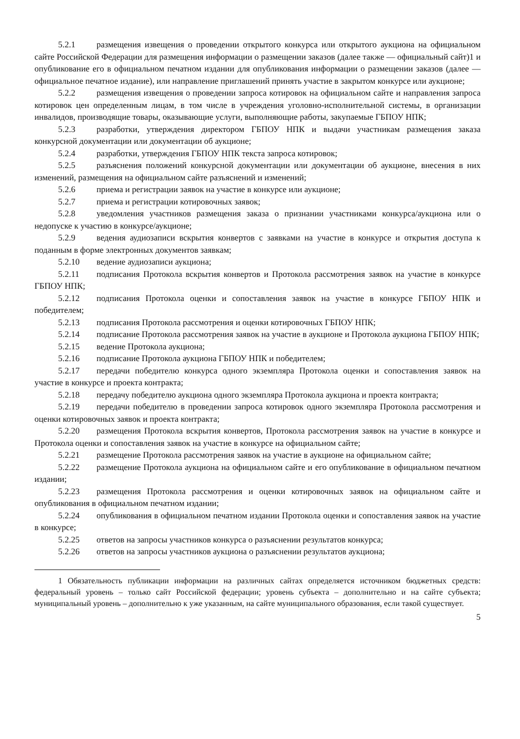5.2.1 размещения извещения о проведении открытого конкурса или открытого аукциона на официальном сайте Российской Федерации для размещения информации о размещении заказов (далее также — официальный сайт)1 и опубликование его в официальном печатном издании для опубликования информации о размещении заказов (далее — официальное печатное издание), или направление приглашений принять участие в закрытом конкурсе или аукционе;
5.2.2 размещения извещения о проведении запроса котировок на официальном сайте и направления запроса котировок цен определенным лицам, в том числе в учреждения уголовно-исполнительной системы, в организации инвалидов, производящие товары, оказывающие услуги, выполняющие работы, закупаемые ГБПОУ НПК;
5.2.3 разработки, утверждения директором ГБПОУ НПК и выдачи участникам размещения заказа конкурсной документации или документации об аукционе;
5.2.4 разработки, утверждения ГБПОУ НПК текста запроса котировок;
5.2.5 разъяснения положений конкурсной документации или документации об аукционе, внесения в них изменений, размещения на официальном сайте разъяснений и изменений;
5.2.6 приема и регистрации заявок на участие в конкурсе или аукционе;
5.2.7 приема и регистрации котировочных заявок;
5.2.8 уведомления участников размещения заказа о признании участниками конкурса/аукциона или о недопуске к участию в конкурсе/аукционе;
5.2.9 ведения аудиозаписи вскрытия конвертов с заявками на участие в конкурсе и открытия доступа к поданным в форме электронных документов заявкам;
5.2.10 ведение аудиозаписи аукциона;
5.2.11 подписания Протокола вскрытия конвертов и Протокола рассмотрения заявок на участие в конкурсе ГБПОУ НПК;
5.2.12 подписания Протокола оценки и сопоставления заявок на участие в конкурсе ГБПОУ НПК и победителем;
5.2.13 подписания Протокола рассмотрения и оценки котировочных ГБПОУ НПК;
5.2.14 подписание Протокола рассмотрения заявок на участие в аукционе и Протокола аукциона ГБПОУ НПК;
5.2.15 ведение Протокола аукциона;
5.2.16 подписание Протокола аукциона ГБПОУ НПК и победителем;
5.2.17 передачи победителю конкурса одного экземпляра Протокола оценки и сопоставления заявок на участие в конкурсе и проекта контракта;
5.2.18 передачу победителю аукциона одного экземпляра Протокола аукциона и проекта контракта;
5.2.19 передачи победителю в проведении запроса котировок одного экземпляра Протокола рассмотрения и оценки котировочных заявок и проекта контракта;
5.2.20 размещения Протокола вскрытия конвертов, Протокола рассмотрения заявок на участие в конкурсе и Протокола оценки и сопоставления заявок на участие в конкурсе на официальном сайте;
5.2.21 размещение Протокола рассмотрения заявок на участие в аукционе на официальном сайте;
5.2.22 размещение Протокола аукциона на официальном сайте и его опубликование в официальном печатном издании;
5.2.23 размещения Протокола рассмотрения и оценки котировочных заявок на официальном сайте и опубликования в официальном печатном издании;
5.2.24 опубликования в официальном печатном издании Протокола оценки и сопоставления заявок на участие в конкурсе;
5.2.25 ответов на запросы участников конкурса о разъяснении результатов конкурса;
5.2.26 ответов на запросы участников аукциона о разъяснении результатов аукциона;
1 Обязательность публикации информации на различных сайтах определяется источником бюджетных средств: федеральный уровень – только сайт Российской федерации; уровень субъекта – дополнительно и на сайте субъекта; муниципальный уровень – дополнительно к уже указанным, на сайте муниципального образования, если такой существует.
5